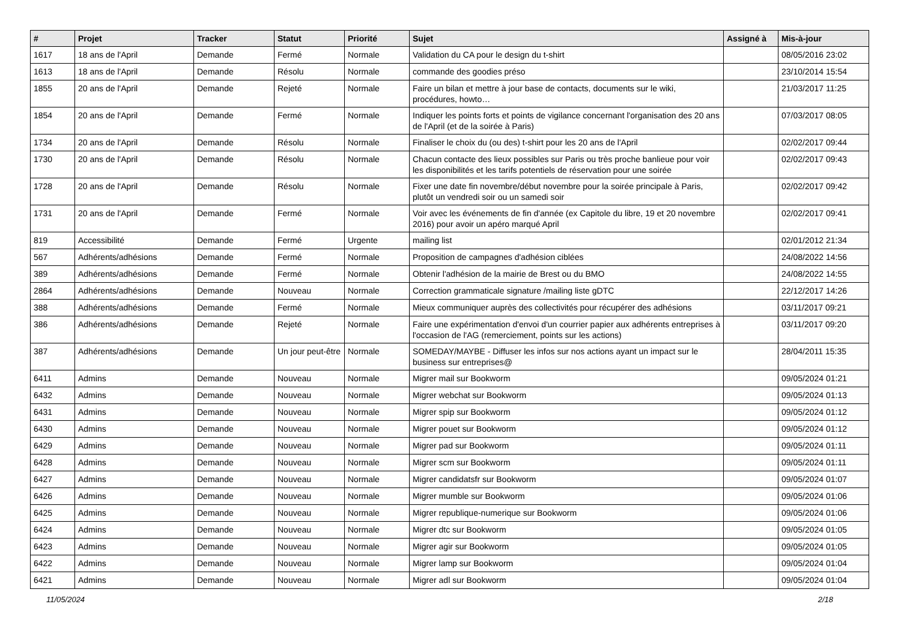| # | Projet | Tracker | Statut | Priorité | Sujet | Assigné à | Mis-à-jour |
| --- | --- | --- | --- | --- | --- | --- | --- |
| 1617 | 18 ans de l'April | Demande | Fermé | Normale | Validation du CA pour le design du t-shirt | | 08/05/2016 23:02 |
| 1613 | 18 ans de l'April | Demande | Résolu | Normale | commande des goodies préso | | 23/10/2014 15:54 |
| 1855 | 20 ans de l'April | Demande | Rejeté | Normale | Faire un bilan et mettre à jour base de contacts, documents sur le wiki, procédures, howto… | | 21/03/2017 11:25 |
| 1854 | 20 ans de l'April | Demande | Fermé | Normale | Indiquer les points forts et points de vigilance concernant l'organisation des 20 ans de l'April (et de la soirée à Paris) | | 07/03/2017 08:05 |
| 1734 | 20 ans de l'April | Demande | Résolu | Normale | Finaliser le choix du (ou des) t-shirt pour les 20 ans de l'April | | 02/02/2017 09:44 |
| 1730 | 20 ans de l'April | Demande | Résolu | Normale | Chacun contacte des lieux possibles sur Paris ou très proche banlieue pour voir les disponibilités et les tarifs potentiels de réservation pour une soirée | | 02/02/2017 09:43 |
| 1728 | 20 ans de l'April | Demande | Résolu | Normale | Fixer une date fin novembre/début novembre pour la soirée principale à Paris, plutôt un vendredi soir ou un samedi soir | | 02/02/2017 09:42 |
| 1731 | 20 ans de l'April | Demande | Fermé | Normale | Voir avec les événements de fin d'année (ex Capitole du libre, 19 et 20 novembre 2016) pour avoir un apéro marqué April | | 02/02/2017 09:41 |
| 819 | Accessibilité | Demande | Fermé | Urgente | mailing list | | 02/01/2012 21:34 |
| 567 | Adhérents/adhésions | Demande | Fermé | Normale | Proposition de campagnes d'adhésion ciblées | | 24/08/2022 14:56 |
| 389 | Adhérents/adhésions | Demande | Fermé | Normale | Obtenir l'adhésion de la mairie de Brest ou du BMO | | 24/08/2022 14:55 |
| 2864 | Adhérents/adhésions | Demande | Nouveau | Normale | Correction grammaticale signature /mailing liste gDTC | | 22/12/2017 14:26 |
| 388 | Adhérents/adhésions | Demande | Fermé | Normale | Mieux communiquer auprès des collectivités pour récupérer des adhésions | | 03/11/2017 09:21 |
| 386 | Adhérents/adhésions | Demande | Rejeté | Normale | Faire une expérimentation d'envoi d'un courrier papier aux adhérents entreprises à l'occasion de l'AG (remerciement, points sur les actions) | | 03/11/2017 09:20 |
| 387 | Adhérents/adhésions | Demande | Un jour peut-être | Normale | SOMEDAY/MAYBE - Diffuser les infos sur nos actions ayant un impact sur le business sur entreprises@ | | 28/04/2011 15:35 |
| 6411 | Admins | Demande | Nouveau | Normale | Migrer mail sur Bookworm | | 09/05/2024 01:21 |
| 6432 | Admins | Demande | Nouveau | Normale | Migrer webchat sur Bookworm | | 09/05/2024 01:13 |
| 6431 | Admins | Demande | Nouveau | Normale | Migrer spip sur Bookworm | | 09/05/2024 01:12 |
| 6430 | Admins | Demande | Nouveau | Normale | Migrer pouet sur Bookworm | | 09/05/2024 01:12 |
| 6429 | Admins | Demande | Nouveau | Normale | Migrer pad sur Bookworm | | 09/05/2024 01:11 |
| 6428 | Admins | Demande | Nouveau | Normale | Migrer scm sur Bookworm | | 09/05/2024 01:11 |
| 6427 | Admins | Demande | Nouveau | Normale | Migrer candidatsfr sur Bookworm | | 09/05/2024 01:07 |
| 6426 | Admins | Demande | Nouveau | Normale | Migrer mumble sur Bookworm | | 09/05/2024 01:06 |
| 6425 | Admins | Demande | Nouveau | Normale | Migrer republique-numerique sur Bookworm | | 09/05/2024 01:06 |
| 6424 | Admins | Demande | Nouveau | Normale | Migrer dtc sur Bookworm | | 09/05/2024 01:05 |
| 6423 | Admins | Demande | Nouveau | Normale | Migrer agir sur Bookworm | | 09/05/2024 01:05 |
| 6422 | Admins | Demande | Nouveau | Normale | Migrer lamp sur Bookworm | | 09/05/2024 01:04 |
| 6421 | Admins | Demande | Nouveau | Normale | Migrer adl sur Bookworm | | 09/05/2024 01:04 |
11/05/2024 2/18